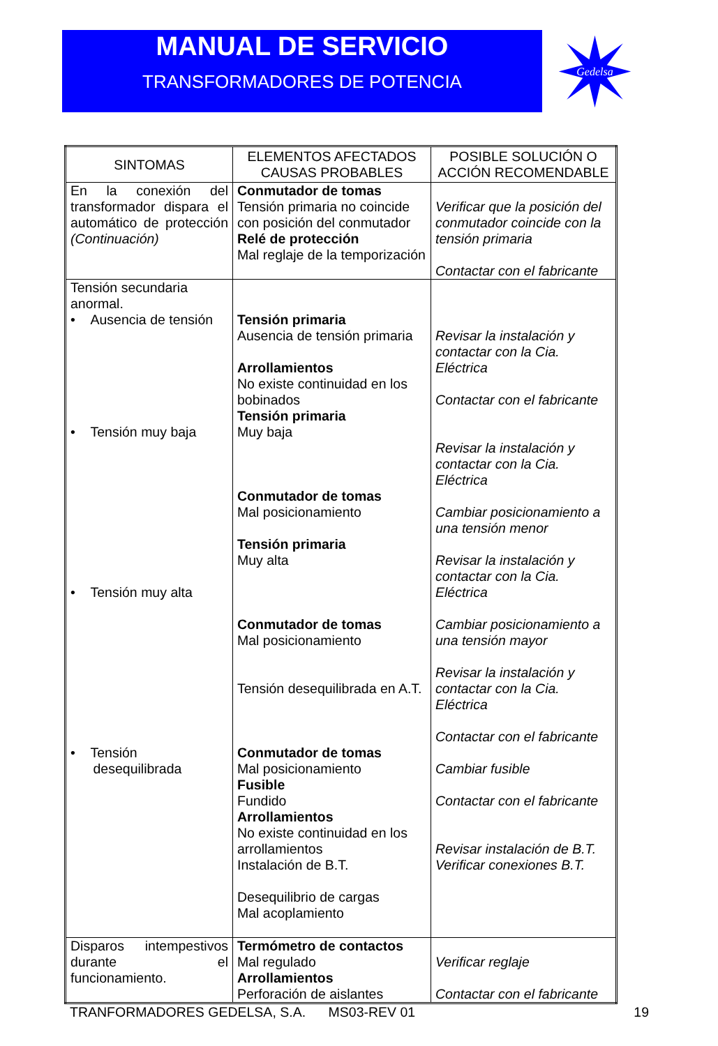MANUAL DE SERVICIO
TRANSFORMADORES DE POTENCIA
Gedelsa
| SINTOMAS | ELEMENTOS AFECTADOS CAUSAS PROBABLES | POSIBLE SOLUCIÓN O ACCIÓN RECOMENDABLE |
| --- | --- | --- |
| En la conexión del transformador dispara el automático de protección (Continuación) | Conmutador de tomas Tensión primaria no coincide con posición del conmutador Relé de protección Mal reglaje de la temporización | Verificar que la posición del conmutador coincide con la tensión primaria Contactar con el fabricante |
| Tensión secundaria anormal. • Ausencia de tensión • Tensión muy baja • Tensión muy alta • Tensión desequilibrada | Tensión primaria Ausencia de tensión primaria Arrollamientos No existe continuidad en los bobinados Tensión primaria Muy baja Conmutador de tomas Mal posicionamiento Tensión primaria Muy alta Conmutador de tomas Mal posicionamiento Tensión desequilibrada en A.T. Conmutador de tomas Mal posicionamiento Fusible Fundido Arrollamientos No existe continuidad en los arrollamientos Instalación de B.T. Desequilibrio de cargas Mal acoplamiento | Revisar la instalación y contactar con la Cia. Eléctrica Contactar con el fabricante Revisar la instalación y contactar con la Cia. Eléctrica Cambiar posicionamiento a una tensión menor Revisar la instalación y contactar con la Cia. Eléctrica Cambiar posicionamiento a una tensión mayor Revisar la instalación y contactar con la Cia. Eléctrica Contactar con el fabricante Cambiar fusible Contactar con el fabricante Revisar instalación de B.T. Verificar conexiones B.T. |
| Disparos intempestivos durante el funcionamiento. | Termómetro de contactos Mal regulado Arrollamientos Perforación de aislantes | Verificar reglaje Contactar con el fabricante |
TRANFORMADORES GEDELSA, S.A. MS03-REV 01 19